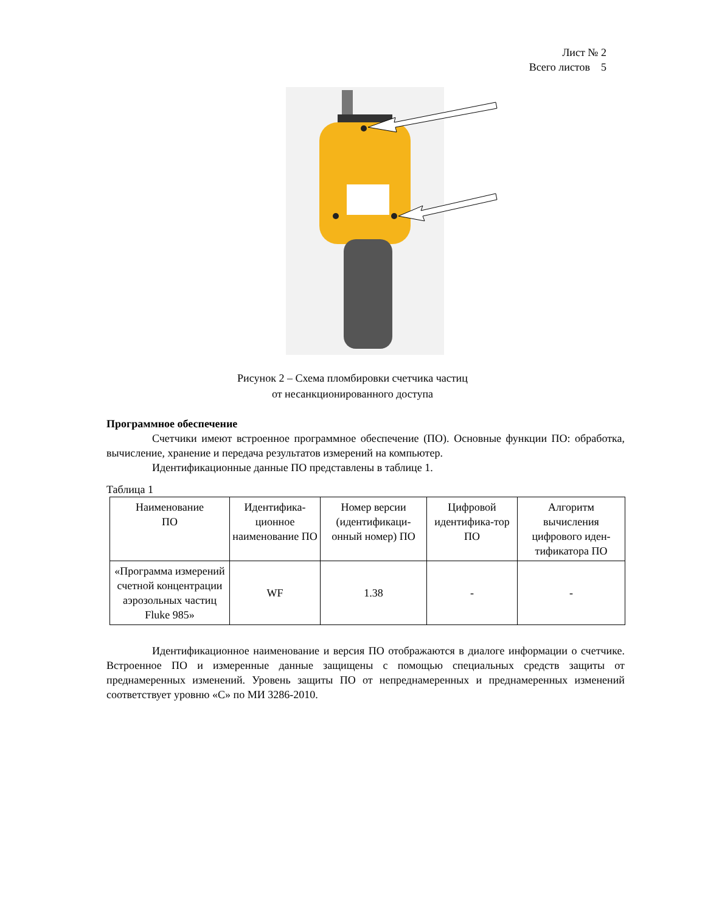Лист № 2
Всего листов 5
Рисунок 2 – Схема пломбировки счетчика частиц
от несанкционированного доступа
Программное обеспечение
Счетчики имеют встроенное программное обеспечение (ПО). Основные функции ПО: обработка, вычисление, хранение и передача результатов измерений на компьютер.
Идентификационные данные ПО представлены в таблице 1.
Таблица 1
| Наименование ПО | Идентифика- ционное наименование ПО | Номер версии (идентификаци-онный номер) ПО | Цифровой идентифика-тор ПО | Алгоритм вычисления цифрового иден-тификатора ПО |
| «Программа измерений счетной концентрации аэрозольных частиц Fluke 985» | WF | 1.38 | - | - |
Идентификационное наименование и версия ПО отображаются в диалоге информации о счетчике. Встроенное ПО и измеренные данные защищены с помощью специальных средств защиты от преднамеренных изменений. Уровень защиты ПО от непреднамеренных и преднамеренных изменений соответствует уровню «С» по МИ 3286-2010.